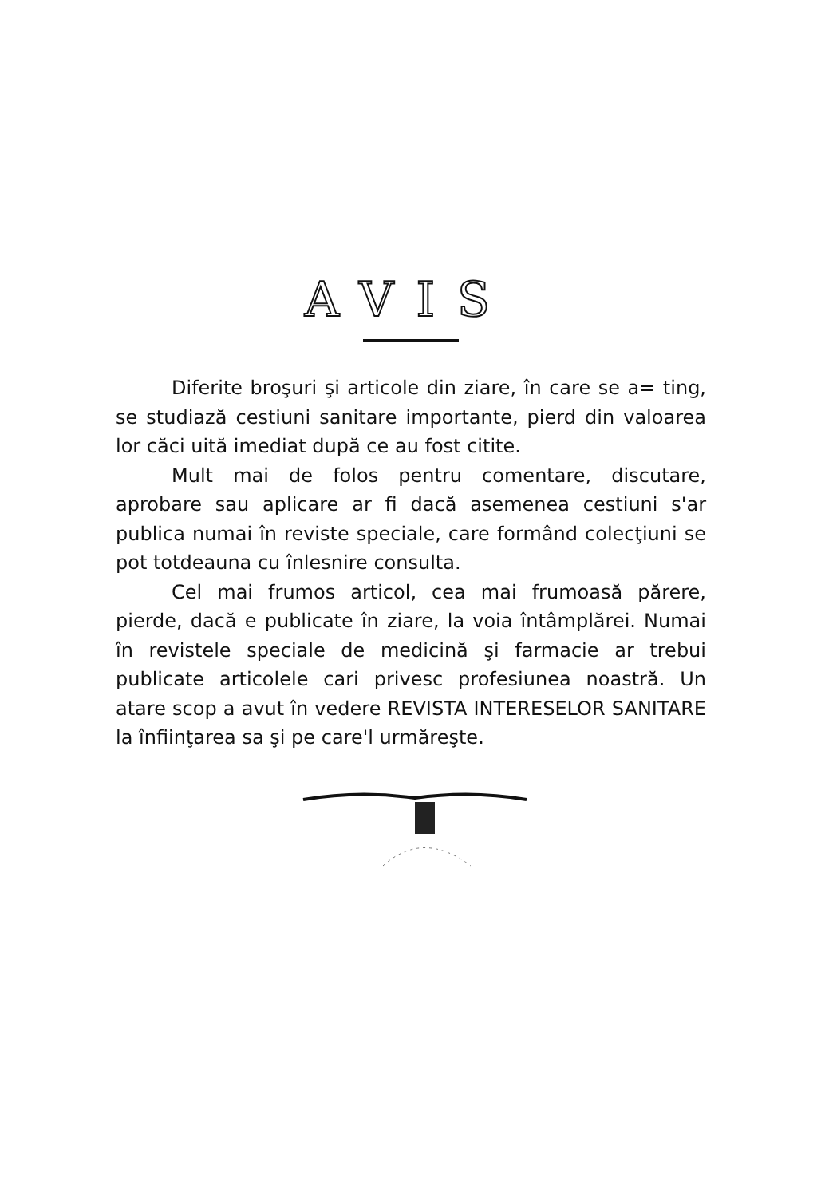AVIS
Diferite broşuri şi articole din ziare, în care se a= ting, se studiază cestiuni sanitare importante, pierd din valoarea lor căci uită imediat după ce au fost citite.
Mult mai de folos pentru comentare, discutare, aprobare sau aplicare ar fi dacă asemenea cestiuni s'ar publica numai în reviste speciale, care formând colecţiuni se pot totdeauna cu înlesnire consulta.
Cel mai frumos articol, cea mai frumoasă părere, pierde, dacă e publicate în ziare, la voia întâmplărei. Numai în revistele speciale de medicină şi farmacie ar trebui publicate articolele cari privesc profesiunea noastră. Un atare scop a avut în vedere REVISTA INTERESELOR SANITARE la înfiinţarea sa şi pe care'l urmăreşte.